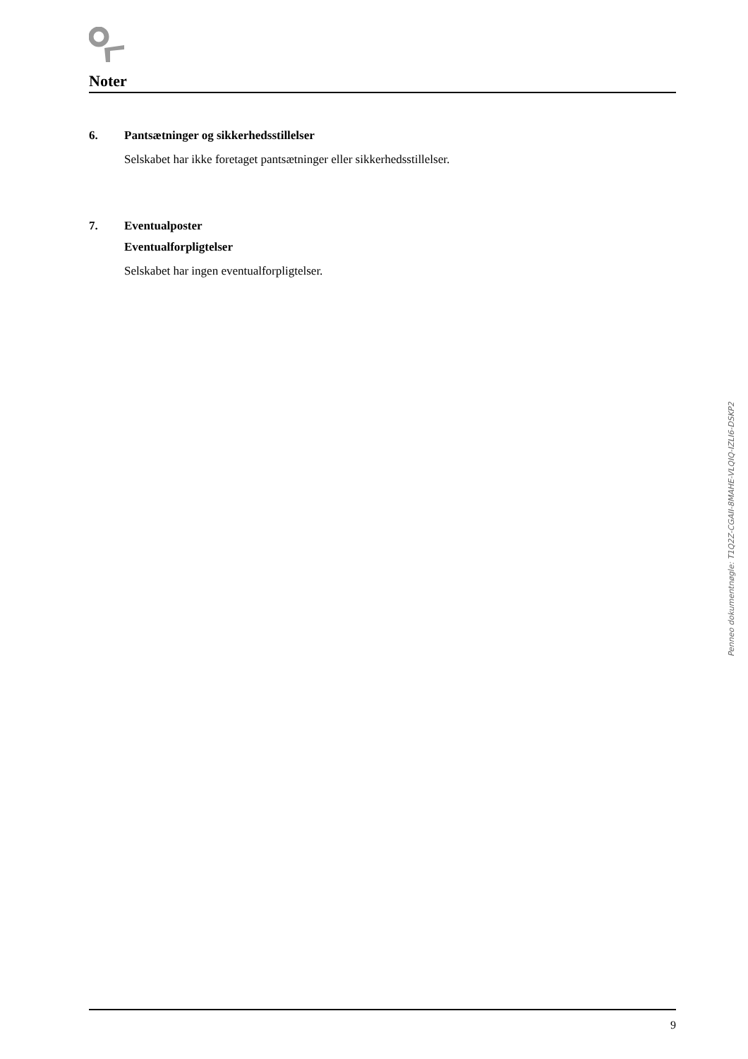Noter
6. Pantsætninger og sikkerhedsstillelser
Selskabet har ikke foretaget pantsætninger eller sikkerhedsstillelser.
7. Eventualposter
Eventualforpligtelser
Selskabet har ingen eventualforpligtelser.
Penneo dokumentnøgle: T1Q2Z-CGAII-8MAHE-VLQIQ-IZLI6-DSKP2
9